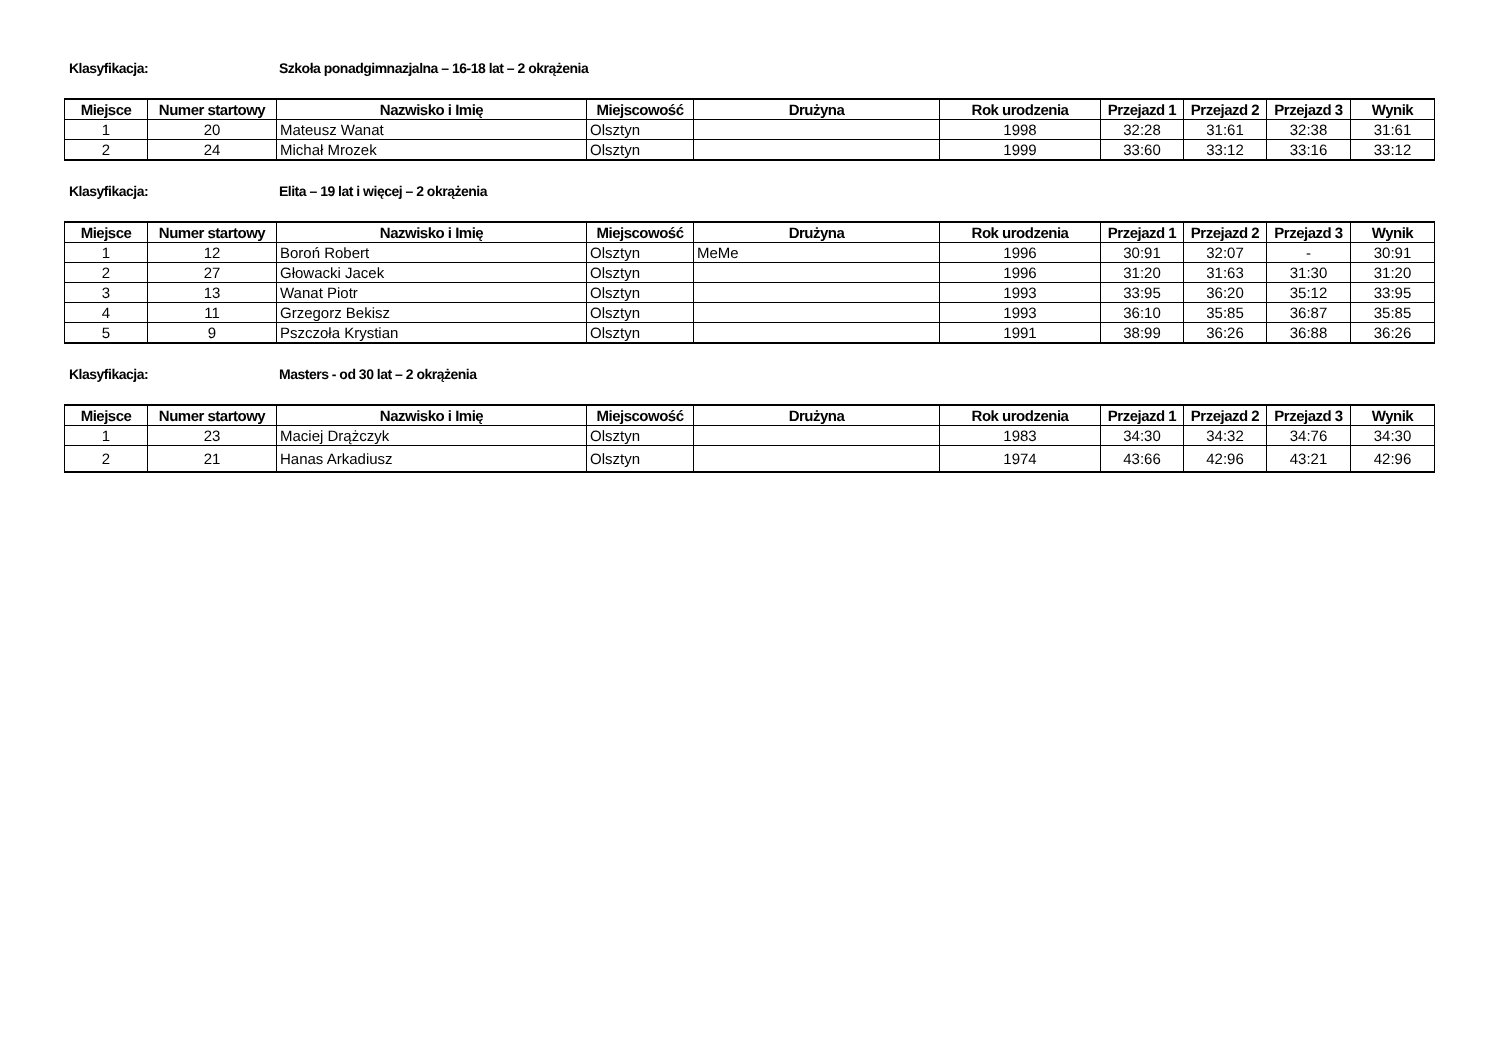Klasyfikacja: Szkoła ponadgimnazjalna – 16-18 lat – 2 okrążenia
| Miejsce | Numer startowy | Nazwisko i Imię | Miejscowość | Drużyna | Rok urodzenia | Przejazd 1 | Przejazd 2 | Przejazd 3 | Wynik |
| --- | --- | --- | --- | --- | --- | --- | --- | --- | --- |
| 1 | 20 | Mateusz Wanat | Olsztyn | | 1998 | 32:28 | 31:61 | 32:38 | 31:61 |
| 2 | 24 | Michał Mrozek | Olsztyn | | 1999 | 33:60 | 33:12 | 33:16 | 33:12 |
Klasyfikacja: Elita – 19 lat i więcej – 2 okrążenia
| Miejsce | Numer startowy | Nazwisko i Imię | Miejscowość | Drużyna | Rok urodzenia | Przejazd 1 | Przejazd 2 | Przejazd 3 | Wynik |
| --- | --- | --- | --- | --- | --- | --- | --- | --- | --- |
| 1 | 12 | Boroń Robert | Olsztyn | MeMe | 1996 | 30:91 | 32:07 | - | 30:91 |
| 2 | 27 | Głowacki Jacek | Olsztyn | | 1996 | 31:20 | 31:63 | 31:30 | 31:20 |
| 3 | 13 | Wanat Piotr | Olsztyn | | 1993 | 33:95 | 36:20 | 35:12 | 33:95 |
| 4 | 11 | Grzegorz Bekisz | Olsztyn | | 1993 | 36:10 | 35:85 | 36:87 | 35:85 |
| 5 | 9 | Pszczoła Krystian | Olsztyn | | 1991 | 38:99 | 36:26 | 36:88 | 36:26 |
Klasyfikacja: Masters - od 30 lat – 2 okrążenia
| Miejsce | Numer startowy | Nazwisko i Imię | Miejscowość | Drużyna | Rok urodzenia | Przejazd 1 | Przejazd 2 | Przejazd 3 | Wynik |
| --- | --- | --- | --- | --- | --- | --- | --- | --- | --- |
| 1 | 23 | Maciej Drążczyk | Olsztyn | | 1983 | 34:30 | 34:32 | 34:76 | 34:30 |
| 2 | 21 | Hanas Arkadiusz | Olsztyn | | 1974 | 43:66 | 42:96 | 43:21 | 42:96 |